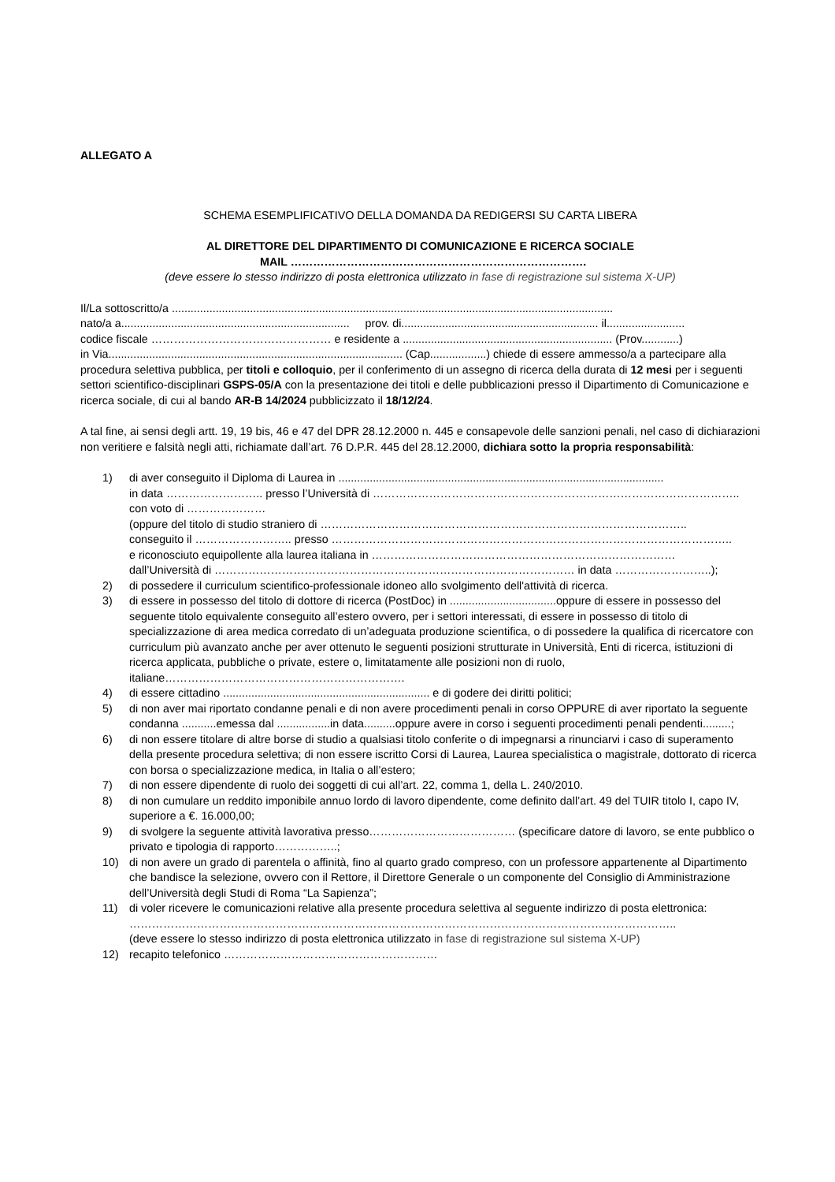ALLEGATO A
SCHEMA ESEMPLIFICATIVO DELLA DOMANDA DA REDIGERSI SU CARTA LIBERA
AL DIRETTORE DEL DIPARTIMENTO DI COMUNICAZIONE E RICERCA SOCIALE
MAIL …………………………………………………………………….
(deve essere lo stesso indirizzo di posta elettronica utilizzato in fase di registrazione sul sistema X-UP)
Il/La sottoscritto/a .............................................................................................................................................
nato/a a......................................................................... prov. di............................................................... il.........................
codice fiscale ………………………………………… e residente a ................................................................... (Prov............)
in Via.............................................................................................. (Cap..................) chiede di essere ammesso/a a partecipare alla procedura selettiva pubblica, per titoli e colloquio, per il conferimento di un assegno di ricerca della durata di 12 mesi per i seguenti settori scientifico-disciplinari GSPS-05/A con la presentazione dei titoli e delle pubblicazioni presso il Dipartimento di Comunicazione e ricerca sociale, di cui al bando AR-B 14/2024 pubblicizzato il 18/12/24.
A tal fine, ai sensi degli artt. 19, 19 bis, 46 e 47 del DPR 28.12.2000 n. 445 e consapevole delle sanzioni penali, nel caso di dichiarazioni non veritiere e falsità negli atti, richiamate dall’art. 76 D.P.R. 445 del 28.12.2000, dichiara sotto la propria responsabilità:
1) di aver conseguito il Diploma di Laurea in ........................................................................................................
in data …………………….. presso l’Università di ……………………………………………………………………………………..
con voto di …………………
(oppure del titolo di studio straniero di ……………………………………………………………………………………..
conseguito il …………………….. presso ……………………………………………………………………………………………..
e riconosciuto equipollente alla laurea italiana in ………………………………………………………………………
dall’Università di …………………………………………………………………………………… in data ……………………..);
2) di possedere il curriculum scientifico-professionale idoneo allo svolgimento dell'attività di ricerca.
3) di essere in possesso del titolo di dottore di ricerca (PostDoc) in ..................................oppure di essere in possesso del seguente titolo equivalente conseguito all’estero ovvero, per i settori interessati, di essere in possesso di titolo di specializzazione di area medica corredato di un’adeguata produzione scientifica, o di possedere la qualifica di ricercatore con curriculum più avanzato anche per aver ottenuto le seguenti posizioni strutturate in Università, Enti di ricerca, istituzioni di ricerca applicata, pubbliche o private, estere o, limitatamente alle posizioni non di ruolo, italiane……………………………………………………….
4) di essere cittadino .................................................................. e di godere dei diritti politici;
5) di non aver mai riportato condanne penali e di non avere procedimenti penali in corso OPPURE di aver riportato la seguente condanna ...........emessa dal .................in data..........oppure avere in corso i seguenti procedimenti penali pendenti.........;
6) di non essere titolare di altre borse di studio a qualsiasi titolo conferite o di impegnarsi a rinunciarvi i caso di superamento della presente procedura selettiva; di non essere iscritto Corsi di Laurea, Laurea specialistica o magistrale, dottorato di ricerca con borsa o specializzazione medica, in Italia o all’estero;
7) di non essere dipendente di ruolo dei soggetti di cui all’art. 22, comma 1, della L. 240/2010.
8) di non cumulare un reddito imponibile annuo lordo di lavoro dipendente, come definito dall’art. 49 del TUIR titolo I, capo IV, superiore a €. 16.000,00;
9) di svolgere la seguente attività lavorativa presso………………………………… (specificare datore di lavoro, se ente pubblico o privato e tipologia di rapporto……………..;
10) di non avere un grado di parentela o affinità, fino al quarto grado compreso, con un professore appartenente al Dipartimento che bandisce la selezione, ovvero con il Rettore, il Direttore Generale o un componente del Consiglio di Amministrazione dell’Università degli Studi di Roma “La Sapienza”;
11) di voler ricevere le comunicazioni relative alla presente procedura selettiva al seguente indirizzo di posta elettronica: ………………………………………………………………………………………………………………………………..
(deve essere lo stesso indirizzo di posta elettronica utilizzato in fase di registrazione sul sistema X-UP)
12) recapito telefonico …………………………………………………